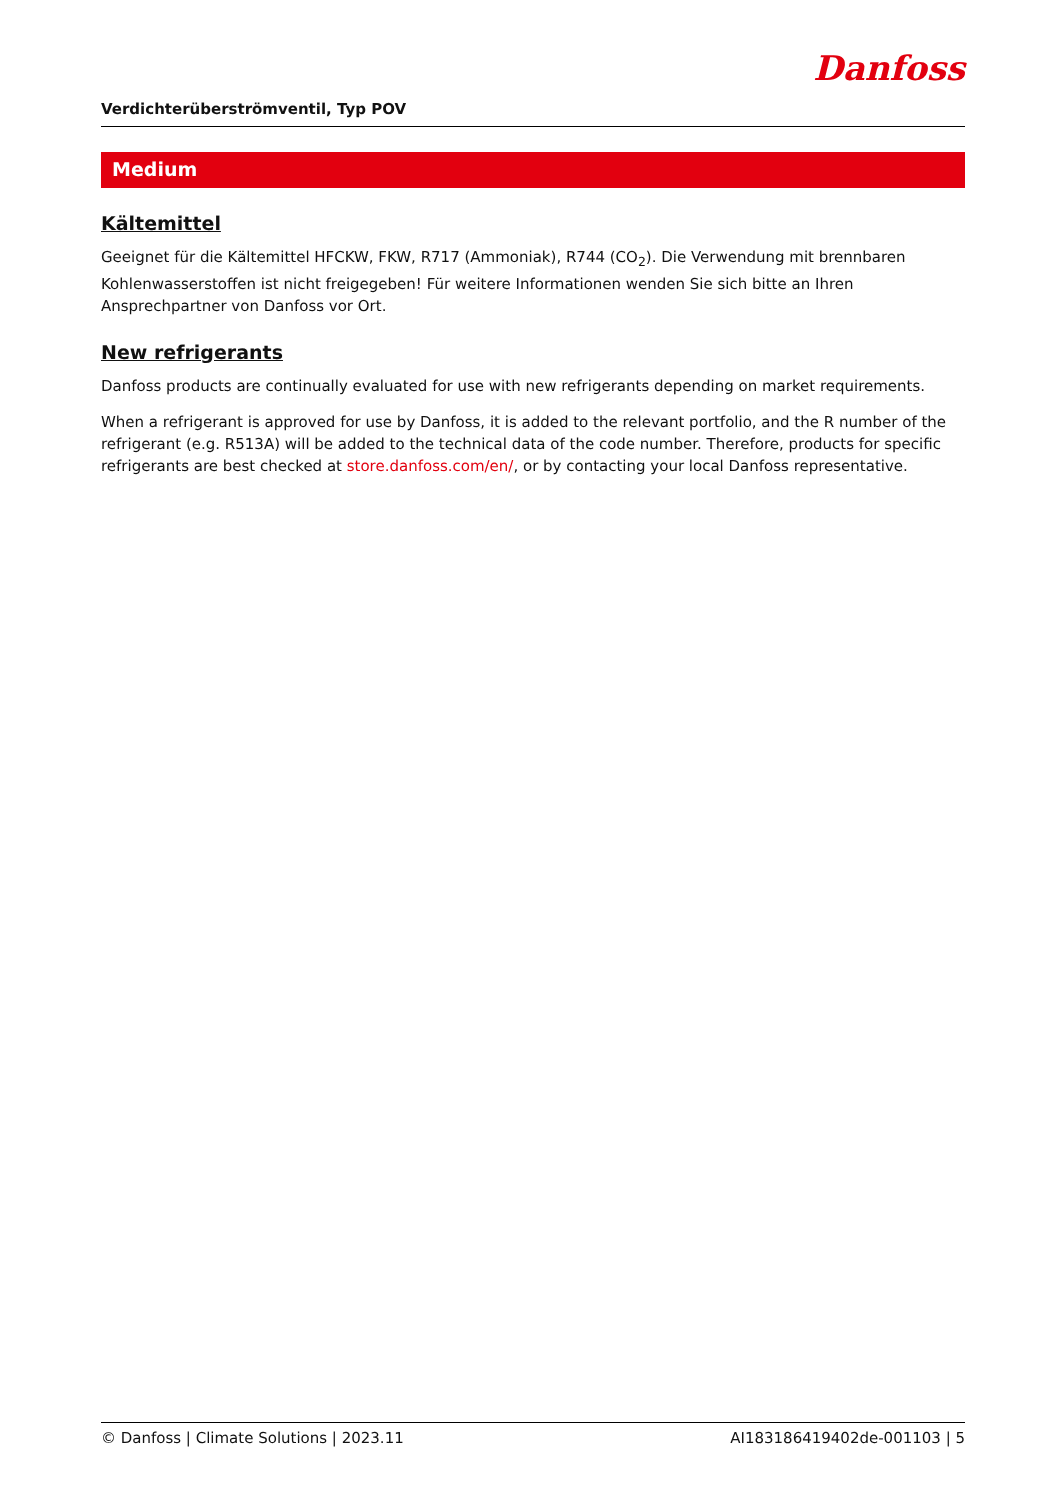Verdichterüberströmventil, Typ POV
Danfoss
Medium
Kältemittel
Geeignet für die Kältemittel HFCKW, FKW, R717 (Ammoniak), R744 (CO<sub>2</sub>). Die Verwendung mit brennbaren Kohlenwasserstoffen ist nicht freigegeben! Für weitere Informationen wenden Sie sich bitte an Ihren Ansprechpartner von Danfoss vor Ort.
New refrigerants
Danfoss products are continually evaluated for use with new refrigerants depending on market requirements.
When a refrigerant is approved for use by Danfoss, it is added to the relevant portfolio, and the R number of the refrigerant (e.g. R513A) will be added to the technical data of the code number. Therefore, products for specific refrigerants are best checked at store.danfoss.com/en/, or by contacting your local Danfoss representative.
© Danfoss | Climate Solutions | 2023.11 AI183186419402de-001103 | 5